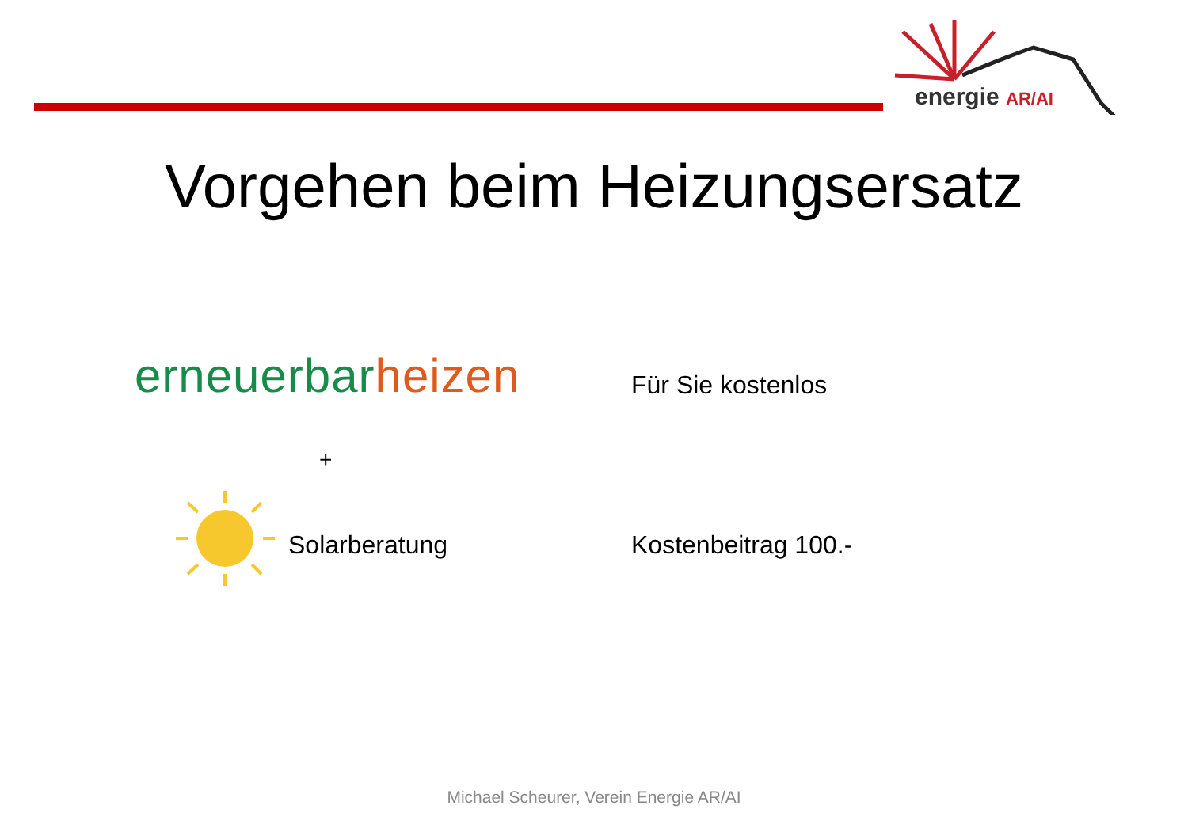energie AR/AI
Vorgehen beim Heizungsersatz
erneuerbarheizen Für Sie kostenlos
+
Solarberatung Kostenbeitrag 100.-
Michael Scheurer, Verein Energie AR/AI